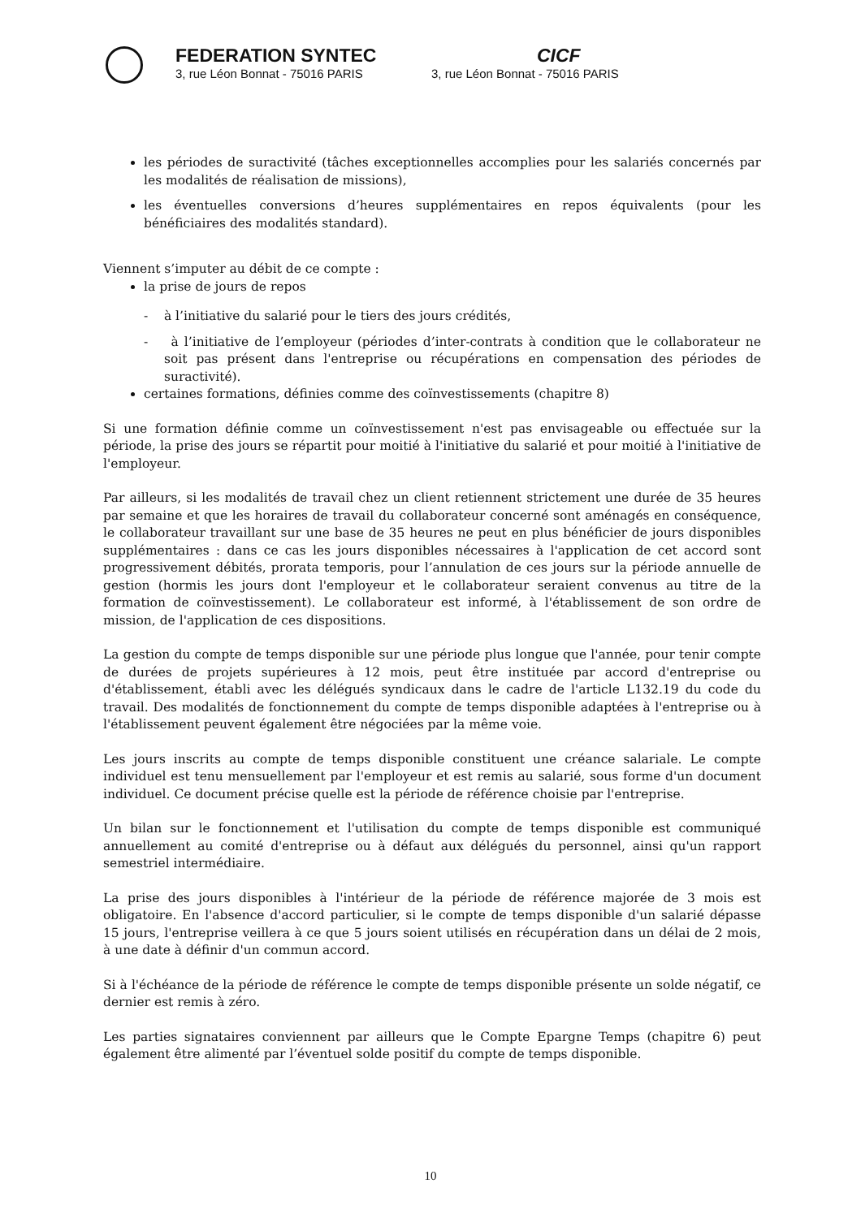FEDERATION SYNTEC
3, rue Léon Bonnat - 75016 PARIS
CICF
3, rue Léon Bonnat - 75016 PARIS
les périodes de suractivité (tâches exceptionnelles accomplies pour les salariés concernés par les modalités de réalisation de missions),
les éventuelles conversions d’heures supplémentaires en repos équivalents (pour les bénéficiaires des modalités standard).
Viennent s’imputer au débit de ce compte :
la prise de jours de repos
- à l’initiative du salarié pour le tiers des jours crédités,
- à l’initiative de l’employeur (périodes d’inter-contrats à condition que le collaborateur ne soit pas présent dans l'entreprise ou récupérations en compensation des périodes de suractivité).
certaines formations, définies comme des coïnvestissements (chapitre 8)
Si une formation définie comme un coïnvestissement n'est pas envisageable ou effectuée sur la période, la prise des jours se répartit pour moitié à l'initiative du salarié et pour moitié à l'initiative de l'employeur.
Par ailleurs, si les modalités de travail chez un client retiennent strictement une durée de 35 heures par semaine et que les horaires de travail du collaborateur concerné sont aménagés en conséquence, le collaborateur travaillant sur une base de 35 heures ne peut en plus bénéficier de jours disponibles supplémentaires : dans ce cas les jours disponibles nécessaires à l'application de cet accord sont progressivement débités, prorata temporis, pour l’annulation de ces jours sur la période annuelle de gestion (hormis les jours dont l'employeur et le collaborateur seraient convenus au titre de la formation de coïnvestissement). Le collaborateur est informé, à l'établissement de son ordre de mission, de l'application de ces dispositions.
La gestion du compte de temps disponible sur une période plus longue que l'année, pour tenir compte de durées de projets supérieures à 12 mois, peut être instituée par accord d'entreprise ou d'établissement, établi avec les délégués syndicaux dans le cadre de l'article L132.19 du code du travail. Des modalités de fonctionnement du compte de temps disponible adaptées à l'entreprise ou à l'établissement peuvent également être négociées par la même voie.
Les jours inscrits au compte de temps disponible constituent une créance salariale. Le compte individuel est tenu mensuellement par l'employeur et est remis au salarié, sous forme d'un document individuel. Ce document précise quelle est la période de référence choisie par l'entreprise.
Un bilan sur le fonctionnement et l'utilisation du compte de temps disponible est communiqué annuellement au comité d'entreprise ou à défaut aux délégués du personnel, ainsi qu'un rapport semestriel intermédiaire.
La prise des jours disponibles à l'intérieur de la période de référence majorée de 3 mois est obligatoire. En l'absence d'accord particulier, si le compte de temps disponible d'un salarié dépasse 15 jours, l'entreprise veillera à ce que 5 jours soient utilisés en récupération dans un délai de 2 mois, à une date à définir d'un commun accord.
Si à l'échéance de la période de référence le compte de temps disponible présente un solde négatif, ce dernier est remis à zéro.
Les parties signataires conviennent par ailleurs que le Compte Epargne Temps (chapitre 6) peut également être alimenté par l’éventuel solde positif du compte de temps disponible.
10